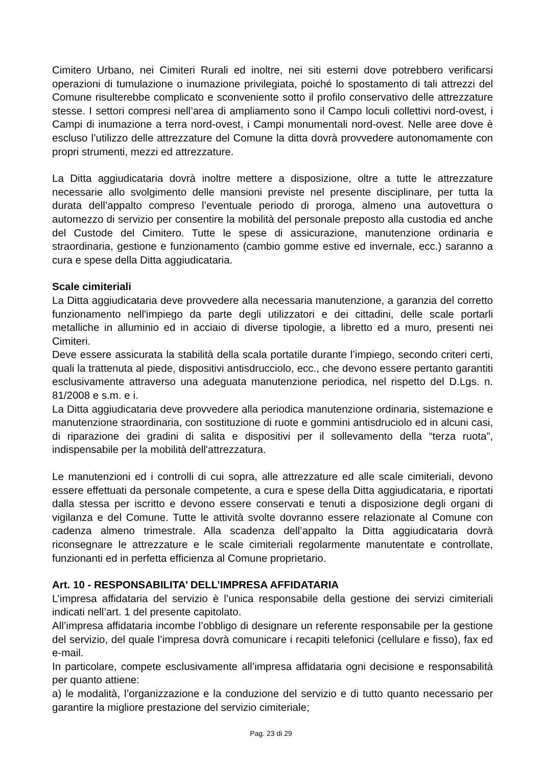Cimitero Urbano, nei Cimiteri Rurali ed inoltre, nei siti esterni dove potrebbero verificarsi operazioni di tumulazione o inumazione privilegiata, poiché lo spostamento di tali attrezzi del Comune risulterebbe complicato e sconveniente sotto il profilo conservativo delle attrezzature stesse. I settori compresi nell’area di ampliamento sono il Campo loculi collettivi nord-ovest, i Campi di inumazione a terra nord-ovest, i Campi monumentali nord-ovest. Nelle aree dove è escluso l’utilizzo delle attrezzature del Comune la ditta dovrà provvedere autonomamente con propri strumenti, mezzi ed attrezzature.
La Ditta aggiudicataria dovrà inoltre mettere a disposizione, oltre a tutte le attrezzature necessarie allo svolgimento delle mansioni previste nel presente disciplinare, per tutta la durata dell’appalto compreso l’eventuale periodo di proroga, almeno una autovettura o automezzo di servizio per consentire la mobilità del personale preposto alla custodia ed anche del Custode del Cimitero. Tutte le spese di assicurazione, manutenzione ordinaria e straordinaria, gestione e funzionamento (cambio gomme estive ed invernale, ecc.) saranno a cura e spese della Ditta aggiudicataria.
Scale cimiteriali
La Ditta aggiudicataria deve provvedere alla necessaria manutenzione, a garanzia del corretto funzionamento nell'impiego da parte degli utilizzatori e dei cittadini, delle scale portarli metalliche in alluminio ed in acciaio di diverse tipologie, a libretto ed a muro, presenti nei Cimiteri.
Deve essere assicurata la stabilità della scala portatile durante l’impiego, secondo criteri certi, quali la trattenuta al piede, dispositivi antisdrucciolo, ecc., che devono essere pertanto garantiti esclusivamente attraverso una adeguata manutenzione periodica, nel rispetto del D.Lgs. n. 81/2008 e s.m. e i.
La Ditta aggiudicataria deve provvedere alla periodica manutenzione ordinaria, sistemazione e manutenzione straordinaria, con sostituzione di ruote e gommini antisdruciolo ed in alcuni casi, di riparazione dei gradini di salita e dispositivi per il sollevamento della “terza ruota”, indispensabile per la mobilità dell'attrezzatura.
Le manutenzioni ed i controlli di cui sopra, alle attrezzature ed alle scale cimiteriali, devono essere effettuati da personale competente, a cura e spese della Ditta aggiudicataria, e riportati dalla stessa per iscritto e devono essere conservati e tenuti a disposizione degli organi di vigilanza e del Comune. Tutte le attività svolte dovranno essere relazionate al Comune con cadenza almeno trimestrale. Alla scadenza dell’appalto la Ditta aggiudicataria dovrà riconsegnare le attrezzature e le scale cimiteriali regolarmente manutentate e controllate, funzionanti ed in perfetta efficienza al Comune proprietario.
Art. 10 - RESPONSABILITA’ DELL’IMPRESA AFFIDATARIA
L’impresa affidataria del servizio è l’unica responsabile della gestione dei servizi cimiteriali indicati nell’art. 1 del presente capitolato.
All’impresa affidataria incombe l’obbligo di designare un referente responsabile per la gestione del servizio, del quale l’impresa dovrà comunicare i recapiti telefonici (cellulare e fisso), fax ed e-mail.
In particolare, compete esclusivamente all’impresa affidataria ogni decisione e responsabilità per quanto attiene:
a) le modalità, l’organizzazione e la conduzione del servizio e di tutto quanto necessario per garantire la migliore prestazione del servizio cimiteriale;
Pag. 23 di 29